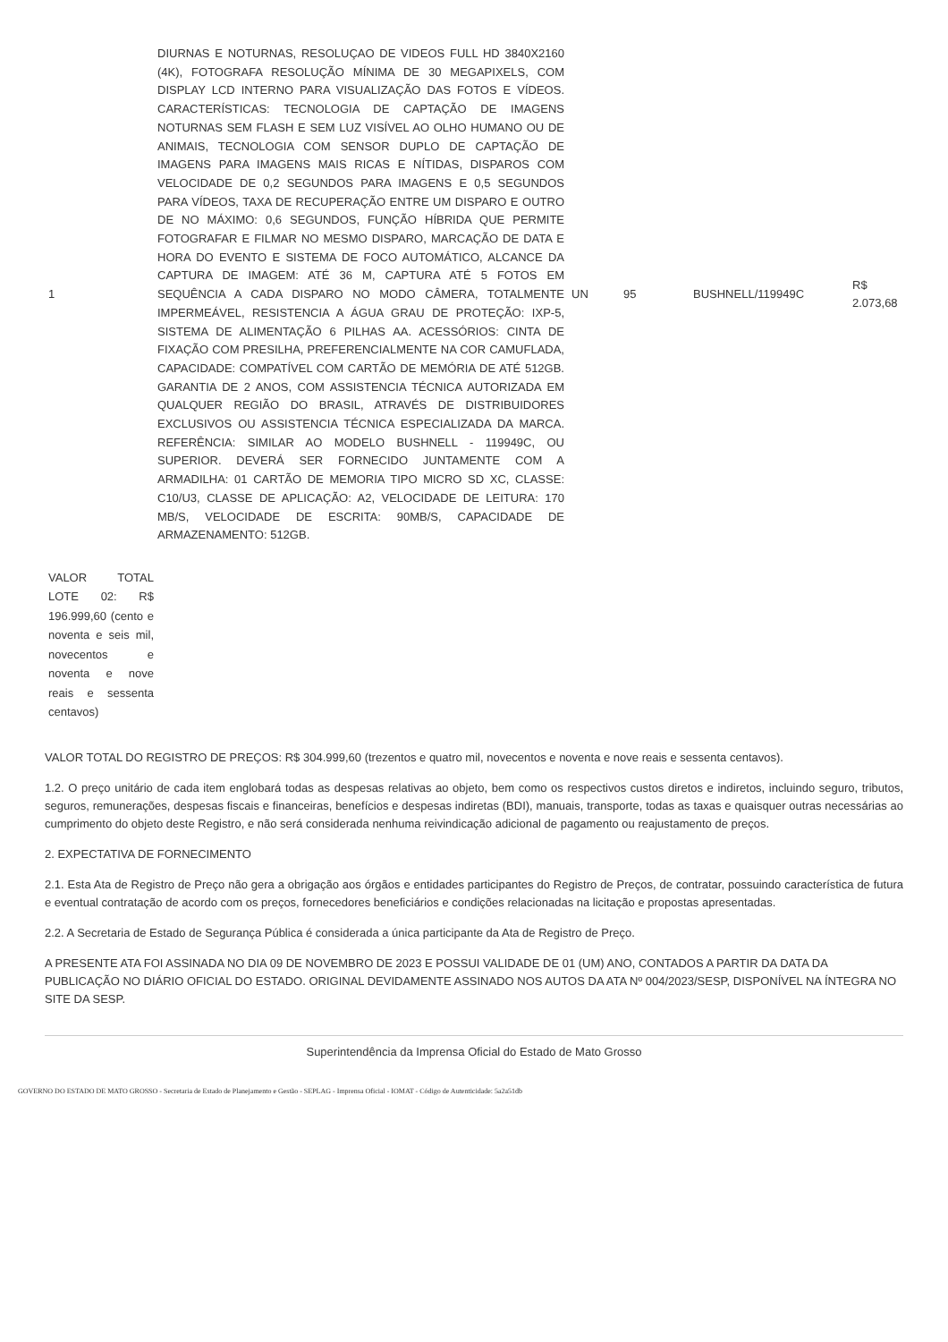| 1 | DIURNAS E NOTURNAS, RESOLUÇAO DE VIDEOS FULL HD 3840X2160 (4K), FOTOGRAFA RESOLUÇÃO MÍNIMA DE 30 MEGAPIXELS, COM DISPLAY LCD INTERNO PARA VISUALIZAÇÃO DAS FOTOS E VÍDEOS. CARACTERÍSTICAS: TECNOLOGIA DE CAPTAÇÃO DE IMAGENS NOTURNAS SEM FLASH E SEM LUZ VISÍVEL AO OLHO HUMANO OU DE ANIMAIS, TECNOLOGIA COM SENSOR DUPLO DE CAPTAÇÃO DE IMAGENS PARA IMAGENS MAIS RICAS E NÍTIDAS, DISPAROS COM VELOCIDADE DE 0,2 SEGUNDOS PARA IMAGENS E 0,5 SEGUNDOS PARA VÍDEOS, TAXA DE RECUPERAÇÃO ENTRE UM DISPARO E OUTRO DE NO MÁXIMO: 0,6 SEGUNDOS, FUNÇÃO HÍBRIDA QUE PERMITE FOTOGRAFAR E FILMAR NO MESMO DISPARO, MARCAÇÃO DE DATA E HORA DO EVENTO E SISTEMA DE FOCO AUTOMÁTICO, ALCANCE DA CAPTURA DE IMAGEM: ATÉ 36 M, CAPTURA ATÉ 5 FOTOS EM SEQUÊNCIA A CADA DISPARO NO MODO CÂMERA, TOTALMENTE IMPERMEÁVEL, RESISTENCIA A ÁGUA GRAU DE PROTEÇÃO: IXP-5, SISTEMA DE ALIMENTAÇÃO 6 PILHAS AA. ACESSÓRIOS: CINTA DE FIXAÇÃO COM PRESILHA, PREFERENCIALMENTE NA COR CAMUFLADA, CAPACIDADE: COMPATÍVEL COM CARTÃO DE MEMÓRIA DE ATÉ 512GB. GARANTIA DE 2 ANOS, COM ASSISTENCIA TÉCNICA AUTORIZADA EM QUALQUER REGIÃO DO BRASIL, ATRAVÉS DE DISTRIBUIDORES EXCLUSIVOS OU ASSISTENCIA TÉCNICA ESPECIALIZADA DA MARCA. REFERÊNCIA: SIMILAR AO MODELO BUSHNELL - 119949C, OU SUPERIOR. DEVERÁ SER FORNECIDO JUNTAMENTE COM A ARMADILHA: 01 CARTÃO DE MEMORIA TIPO MICRO SD XC, CLASSE: C10/U3, CLASSE DE APLICAÇÃO: A2, VELOCIDADE DE LEITURA: 170 MB/S, VELOCIDADE DE ESCRITA: 90MB/S, CAPACIDADE DE ARMAZENAMENTO: 512GB. | UN | 95 | BUSHNELL/119949C | R$ 2.073,68 |
VALOR TOTAL LOTE 02: R$ 196.999,60 (cento e noventa e seis mil, novecentos e noventa e nove reais e sessenta centavos)
VALOR TOTAL DO REGISTRO DE PREÇOS: R$ 304.999,60 (trezentos e quatro mil, novecentos e noventa e nove reais e sessenta centavos).
1.2. O preço unitário de cada item englobará todas as despesas relativas ao objeto, bem como os respectivos custos diretos e indiretos, incluindo seguro, tributos, seguros, remunerações, despesas fiscais e financeiras, benefícios e despesas indiretas (BDI), manuais, transporte, todas as taxas e quaisquer outras necessárias ao cumprimento do objeto deste Registro, e não será considerada nenhuma reivindicação adicional de pagamento ou reajustamento de preços.
2. EXPECTATIVA DE FORNECIMENTO
2.1. Esta Ata de Registro de Preço não gera a obrigação aos órgãos e entidades participantes do Registro de Preços, de contratar, possuindo característica de futura e eventual contratação de acordo com os preços, fornecedores beneficiários e condições relacionadas na licitação e propostas apresentadas.
2.2. A Secretaria de Estado de Segurança Pública é considerada a única participante da Ata de Registro de Preço.
A PRESENTE ATA FOI ASSINADA NO DIA 09 DE NOVEMBRO DE 2023 E POSSUI VALIDADE DE 01 (UM) ANO, CONTADOS A PARTIR DA DATA DA PUBLICAÇÃO NO DIÁRIO OFICIAL DO ESTADO. ORIGINAL DEVIDAMENTE ASSINADO NOS AUTOS DA ATA Nº 004/2023/SESP, DISPONÍVEL NA ÍNTEGRA NO SITE DA SESP.
Superintendência da Imprensa Oficial do Estado de Mato Grosso
GOVERNO DO ESTADO DE MATO GROSSO - Secretaria de Estado de Planejamento e Gestão - SEPLAG - Imprensa Oficial - IOMAT - Código de Autenticidade: 5a2a51db